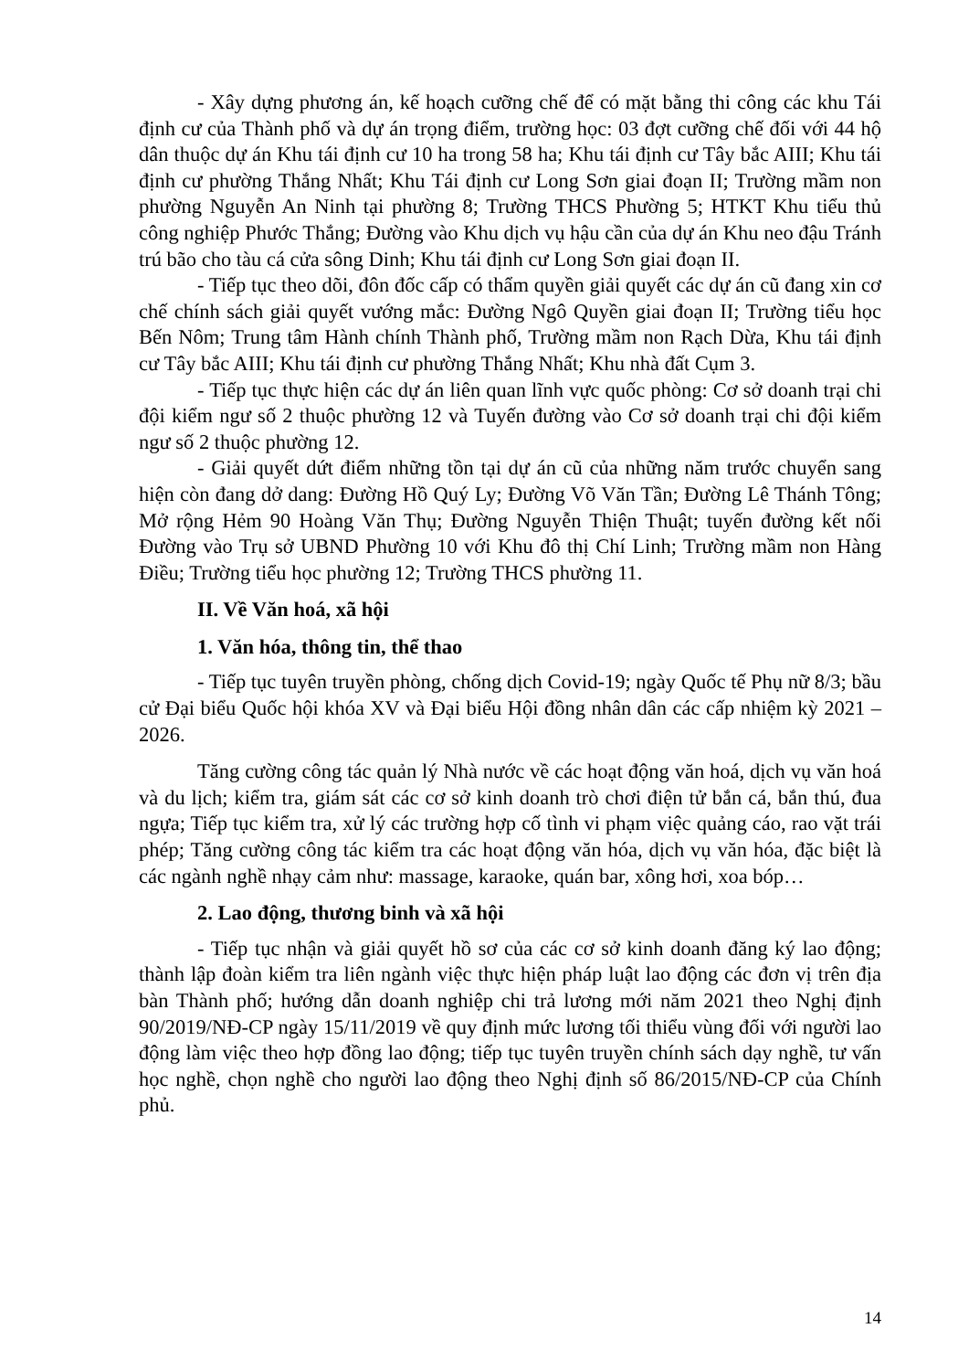- Xây dựng phương án, kế hoạch cưỡng chế để có mặt bằng thi công các khu Tái định cư của Thành phố và dự án trọng điểm, trường học: 03 đợt cưỡng chế đối với 44 hộ dân thuộc dự án Khu tái định cư 10 ha trong 58 ha; Khu tái định cư Tây bắc AIII; Khu tái định cư phường Thắng Nhất; Khu Tái định cư Long Sơn giai đoạn II; Trường mầm non phường Nguyễn An Ninh tại phường 8; Trường THCS Phường 5; HTKT Khu tiểu thủ công nghiệp Phước Thắng; Đường vào Khu dịch vụ hậu cần của dự án Khu neo đậu Tránh trú bão cho tàu cá cửa sông Dinh; Khu tái định cư Long Sơn giai đoạn II.
- Tiếp tục theo dõi, đôn đốc cấp có thẩm quyền giải quyết các dự án cũ đang xin cơ chế chính sách giải quyết vướng mắc: Đường Ngô Quyền giai đoạn II; Trường tiểu học Bến Nôm; Trung tâm Hành chính Thành phố, Trường mầm non Rạch Dừa, Khu tái định cư Tây bắc AIII; Khu tái định cư phường Thắng Nhất; Khu nhà đất Cụm 3.
- Tiếp tục thực hiện các dự án liên quan lĩnh vực quốc phòng: Cơ sở doanh trại chi đội kiểm ngư số 2 thuộc phường 12 và Tuyến đường vào Cơ sở doanh trại chi đội kiểm ngư số 2 thuộc phường 12.
- Giải quyết dứt điểm những tồn tại dự án cũ của những năm trước chuyển sang hiện còn đang dở dang: Đường Hồ Quý Ly; Đường Võ Văn Tần; Đường Lê Thánh Tông; Mở rộng Hẻm 90 Hoàng Văn Thụ; Đường Nguyễn Thiện Thuật; tuyến đường kết nối Đường vào Trụ sở UBND Phường 10 với Khu đô thị Chí Linh; Trường mầm non Hàng Điều; Trường tiểu học phường 12; Trường THCS phường 11.
II. Về Văn hoá, xã hội
1. Văn hóa, thông tin, thể thao
- Tiếp tục tuyên truyền phòng, chống dịch Covid-19; ngày Quốc tế Phụ nữ 8/3; bầu cử Đại biểu Quốc hội khóa XV và Đại biểu Hội đồng nhân dân các cấp nhiệm kỳ 2021 – 2026.
Tăng cường công tác quản lý Nhà nước về các hoạt động văn hoá, dịch vụ văn hoá và du lịch; kiểm tra, giám sát các cơ sở kinh doanh trò chơi điện tử bắn cá, bắn thú, đua ngựa; Tiếp tục kiểm tra, xử lý các trường hợp cố tình vi phạm việc quảng cáo, rao vặt trái phép; Tăng cường công tác kiểm tra các hoạt động văn hóa, dịch vụ văn hóa, đặc biệt là các ngành nghề nhạy cảm như: massage, karaoke, quán bar, xông hơi, xoa bóp…
2. Lao động, thương binh và xã hội
- Tiếp tục nhận và giải quyết hồ sơ của các cơ sở kinh doanh đăng ký lao động; thành lập đoàn kiểm tra liên ngành việc thực hiện pháp luật lao động các đơn vị trên địa bàn Thành phố; hướng dẫn doanh nghiệp chi trả lương mới năm 2021 theo Nghị định 90/2019/NĐ-CP ngày 15/11/2019 về quy định mức lương tối thiểu vùng đối với người lao động làm việc theo hợp đồng lao động; tiếp tục tuyên truyền chính sách dạy nghề, tư vấn học nghề, chọn nghề cho người lao động theo Nghị định số 86/2015/NĐ-CP của Chính phủ.
14